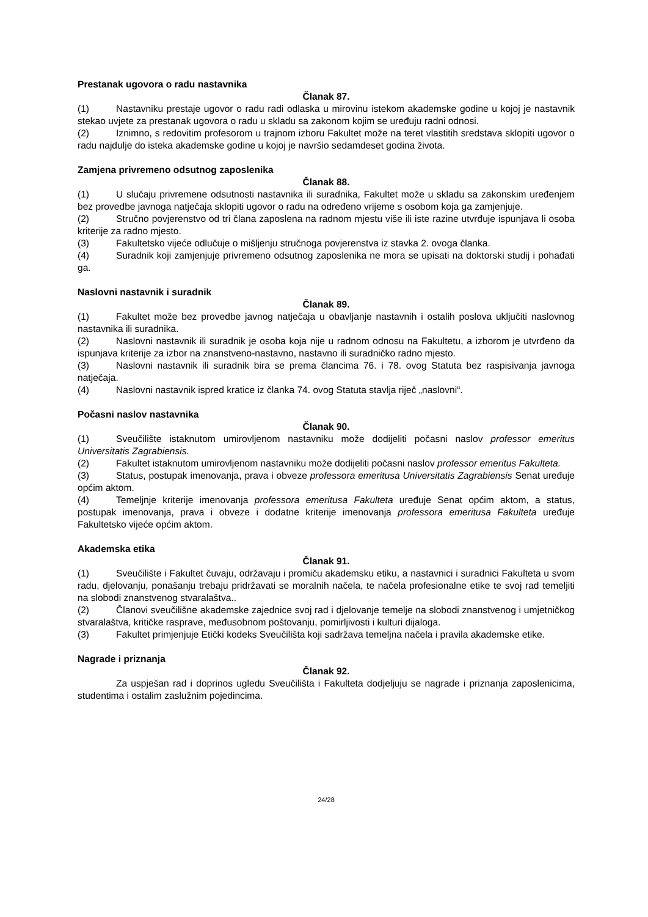Prestanak ugovora o radu nastavnika
Članak 87.
(1) Nastavniku prestaje ugovor o radu radi odlaska u mirovinu istekom akademske godine u kojoj je nastavnik stekao uvjete za prestanak ugovora o radu u skladu sa zakonom kojim se uređuju radni odnosi.
(2) Iznimno, s redovitim profesorom u trajnom izboru Fakultet može na teret vlastitih sredstava sklopiti ugovor o radu najdulje do isteka akademske godine u kojoj je navršio sedamdeset godina života.
Zamjena privremeno odsutnog zaposlenika
Članak 88.
(1) U slučaju privremene odsutnosti nastavnika ili suradnika, Fakultet može u skladu sa zakonskim uređenjem bez provedbe javnoga natječaja sklopiti ugovor o radu na određeno vrijeme s osobom koja ga zamjenjuje.
(2) Stručno povjerenstvo od tri člana zaposlena na radnom mjestu više ili iste razine utvrđuje ispunjava li osoba kriterije za radno mjesto.
(3) Fakultetsko vijeće odlučuje o mišljenju stručnoga povjerenstva iz stavka 2. ovoga članka.
(4) Suradnik koji zamjenjuje privremeno odsutnog zaposlenika ne mora se upisati na doktorski studij i pohađati ga.
Naslovni nastavnik i suradnik
Članak 89.
(1) Fakultet može bez provedbe javnog natječaja u obavljanje nastavnih i ostalih poslova uključiti naslovnog nastavnika ili suradnika.
(2) Naslovni nastavnik ili suradnik je osoba koja nije u radnom odnosu na Fakultetu, a izborom je utvrđeno da ispunjava kriterije za izbor na znanstveno-nastavno, nastavno ili suradničko radno mjesto.
(3) Naslovni nastavnik ili suradnik bira se prema člancima 76. i 78. ovog Statuta bez raspisivanja javnoga natječaja.
(4) Naslovni nastavnik ispred kratice iz članka 74. ovog Statuta stavlja riječ „naslovni“.
Počasni naslov nastavnika
Članak 90.
(1) Sveučilište istaknutom umirovljenom nastavniku može dodijeliti počasni naslov professor emeritus Universitatis Zagrabiensis.
(2) Fakultet istaknutom umirovljenom nastavniku može dodijeliti počasni naslov professor emeritus Fakulteta.
(3) Status, postupak imenovanja, prava i obveze professora emeritusa Universitatis Zagrabiensis Senat uređuje općim aktom.
(4) Temeljnje kriterije imenovanja professora emeritusa Fakulteta uređuje Senat općim aktom, a status, postupak imenovanja, prava i obveze i dodatne kriterije imenovanja professora emeritusa Fakulteta uređuje Fakultetsko vijeće općim aktom.
Akademska etika
Članak 91.
(1) Sveučilište i Fakultet čuvaju, održavaju i promiču akademsku etiku, a nastavnici i suradnici Fakulteta u svom radu, djelovanju, ponašanju trebaju pridržavati se moralnih načela, te načela profesionalne etike te svoj rad temeljiti na slobodi znanstvenog stvaralaštva..
(2) Članovi sveučilišne akademske zajednice svoj rad i djelovanje temelje na slobodi znanstvenog i umjetničkog stvaralaštva, kritičke rasprave, međusobnom poštovanju, pomirljivosti i kulturi dijaloga.
(3) Fakultet primjenjuje Etički kodeks Sveučilišta koji sadržava temeljna načela i pravila akademske etike.
Nagrade i priznanja
Članak 92.
Za uspješan rad i doprinos ugledu Sveučilišta i Fakulteta dodjeljuju se nagrade i priznanja zaposlenicima, studentima i ostalim zaslužnim pojedincima.
24/28